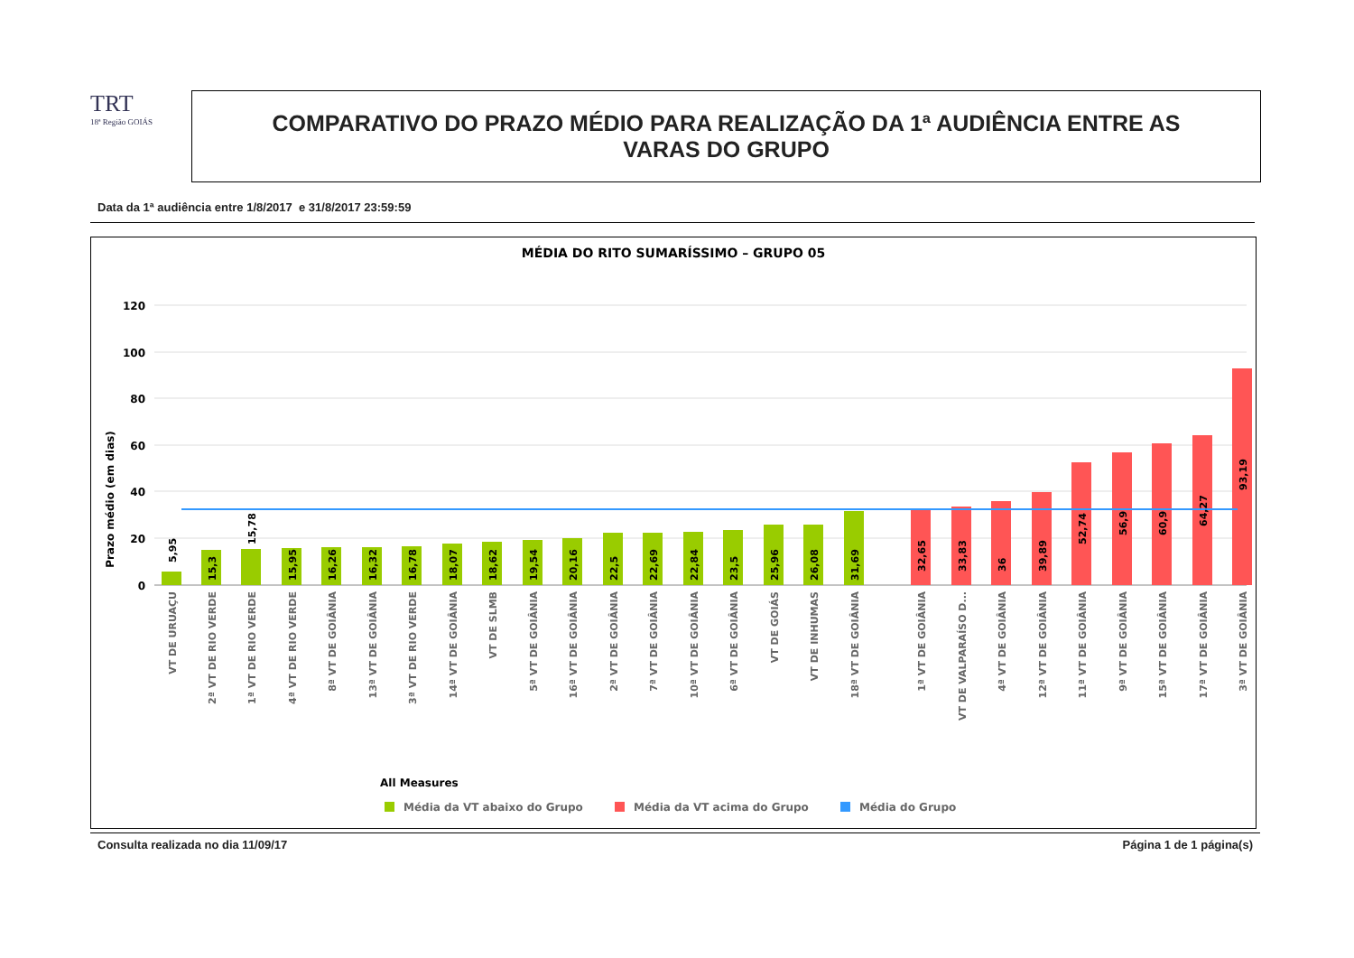TRT
18ª Região GOIÁS
COMPARATIVO DO PRAZO MÉDIO PARA REALIZAÇÃO DA 1ª AUDIÊNCIA ENTRE AS
VARAS DO GRUPO
Data da 1ª audiência entre 1/8/2017 e 31/8/2017 23:59:59
MÉDIA DO RITO SUMARÍSSIMO – GRUPO 05
Prazo médio (em dias)
120
100
80
60
40
20
0
5,95
15,3
15,78
15,95
16,26
16,32
16,78
18,07
18,62
19,54
20,16
22,5
22,69
22,84
23,5
25,96
26,08
31,69
32,65
33,83
36
39,89
52,74
56,9
60,9
64,27
93,19
VT DE URUAÇU
2ª VT DE RIO VERDE
1ª VT DE RIO VERDE
4ª VT DE RIO VERDE
8ª VT DE GOIÂNIA
13ª VT DE GOIÂNIA
3ª VT DE RIO VERDE
14ª VT DE GOIÂNIA
VT DE SLMB
5ª VT DE GOIÂNIA
16ª VT DE GOIÂNIA
2ª VT DE GOIÂNIA
7ª VT DE GOIÂNIA
10ª VT DE GOIÂNIA
6ª VT DE GOIÂNIA
VT DE GOIÁS
VT DE INHUMAS
18ª VT DE GOIÂNIA
1ª VT DE GOIÂNIA
VT DE VALPARAÍSO D...
4ª VT DE GOIÂNIA
12ª VT DE GOIÂNIA
11ª VT DE GOIÂNIA
9ª VT DE GOIÂNIA
15ª VT DE GOIÂNIA
17ª VT DE GOIÂNIA
3ª VT DE GOIÂNIA
All Measures
Média da VT abaixo do Grupo
Média da VT acima do Grupo
Média do Grupo
Consulta realizada no dia 11/09/17 Página 1 de 1 página(s)